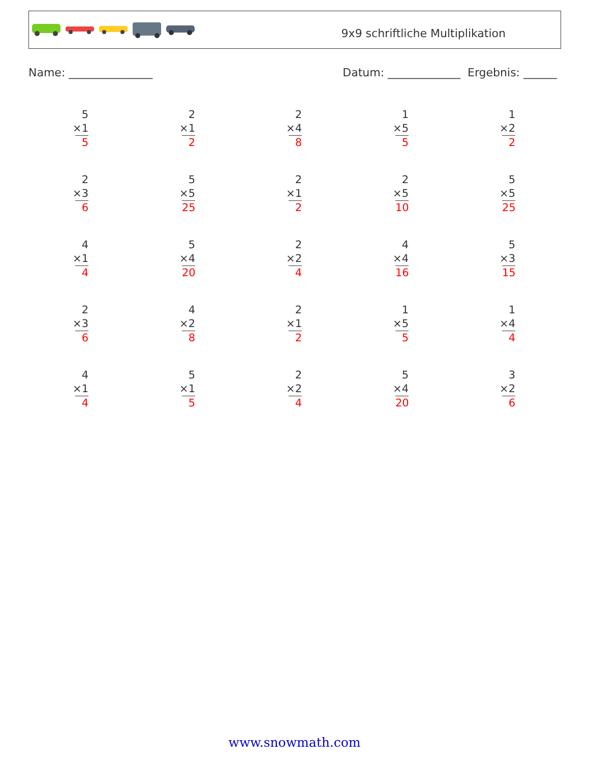9x9 schriftliche Multiplikation
Name: _______________ Datum: _____________ Ergebnis: ______
5
×1
5
2
×1
2
2
×4
8
1
×5
5
1
×2
2
2
×3
6
5
×5
25
2
×1
2
2
×5
10
5
×5
25
4
×1
4
5
×4
20
2
×2
4
4
×4
16
5
×3
15
2
×3
6
4
×2
8
2
×1
2
1
×5
5
1
×4
4
4
×1
4
5
×1
5
2
×2
4
5
×4
20
3
×2
6
www.snowmath.com